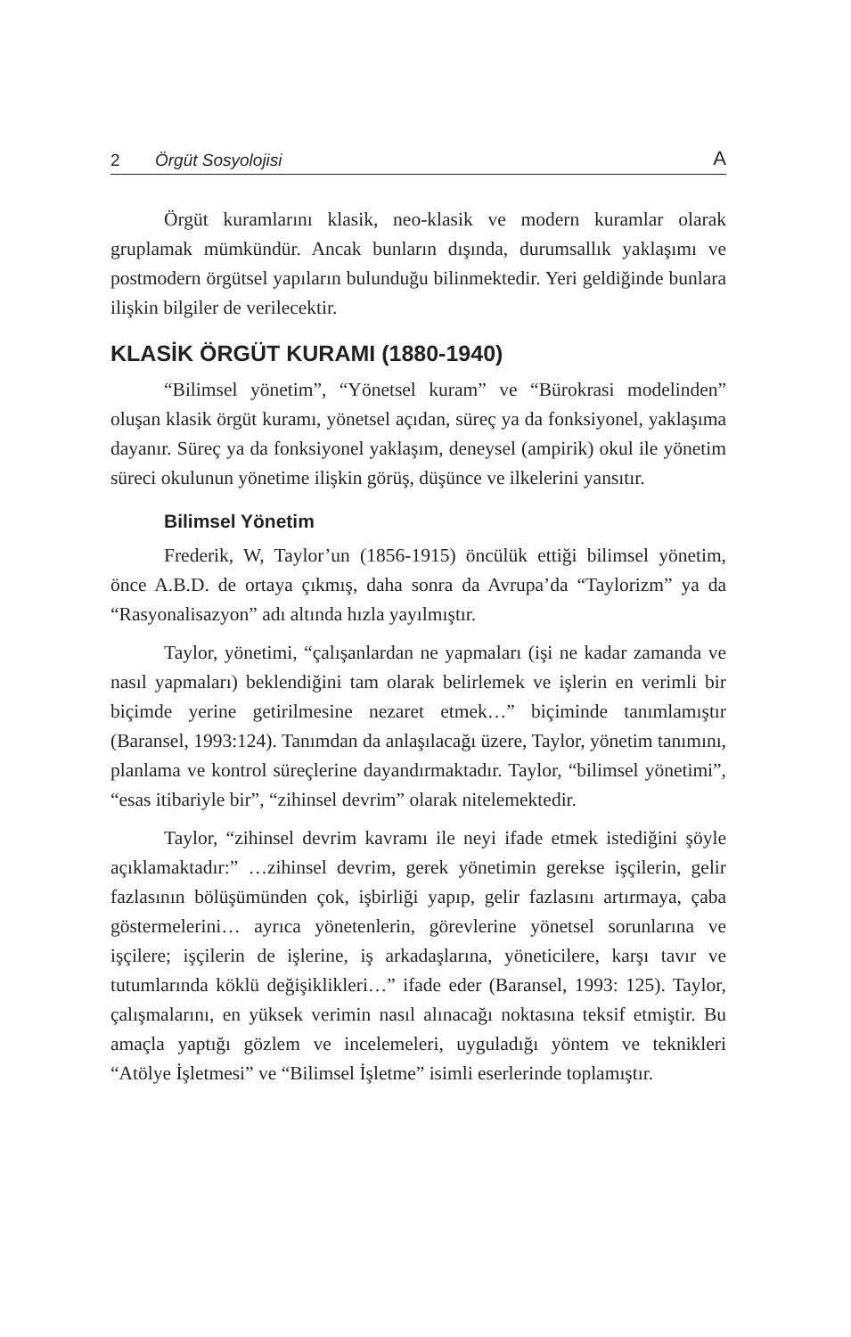2 Örgüt Sosyolojisi A
Örgüt kuramlarını klasik, neo-klasik ve modern kuramlar olarak gruplamak mümkündür. Ancak bunların dışında, durumsallık yaklaşımı ve postmodern örgütsel yapıların bulunduğu bilinmektedir. Yeri geldiğinde bunlara ilişkin bilgiler de verilecektir.
KLASİK ÖRGÜT KURAMI (1880-1940)
“Bilimsel yönetim”, “Yönetsel kuram” ve “Bürokrasi modelinden” oluşan klasik örgüt kuramı, yönetsel açıdan, süreç ya da fonksiyonel, yaklaşıma dayanır. Süreç ya da fonksiyonel yaklaşım, deneysel (ampirik) okul ile yönetim süreci okulunun yönetime ilişkin görüş, düşünce ve ilkelerini yansıtır.
Bilimsel Yönetim
Frederik, W, Taylor’un (1856-1915) öncülük ettiği bilimsel yönetim, önce A.B.D. de ortaya çıkmış, daha sonra da Avrupa’da “Taylorizm” ya da “Rasyonalisazyon” adı altında hızla yayılmıştır.
Taylor, yönetimi, “çalışanlardan ne yapmaları (işi ne kadar zamanda ve nasıl yapmaları) beklendiğini tam olarak belirlemek ve işlerin en verimli bir biçimde yerine getirilmesine nezaret etmek…” biçiminde tanımlamıştır (Baransel, 1993:124). Tanımdan da anlaşılacağı üzere, Taylor, yönetim tanımını, planlama ve kontrol süreçlerine dayandırmaktadır. Taylor, “bilimsel yönetimi”, “esas itibariyle bir”, “zihinsel devrim” olarak nitelemektedir.
Taylor, “zihinsel devrim kavramı ile neyi ifade etmek istediğini şöyle açıklamaktadır:” …zihinsel devrim, gerek yönetimin gerekse işçilerin, gelir fazlasının bölüşümünden çok, işbirliği yapıp, gelir fazlasını artırmaya, çaba göstermelerini… ayrıca yönetenlerin, görevlerine yönetsel sorunlarına ve işçilere; işçilerin de işlerine, iş arkadaşlarına, yöneticilere, karşı tavır ve tutumlarında köklü değişiklikleri…” ifade eder (Baransel, 1993: 125). Taylor, çalışmalarını, en yüksek verimin nasıl alınacağı noktasına teksif etmiştir. Bu amaçla yaptığı gözlem ve incelemeleri, uyguladığı yöntem ve teknikleri “Atölye İşletmesi” ve “Bilimsel İşletme” isimli eserlerinde toplamıştır.